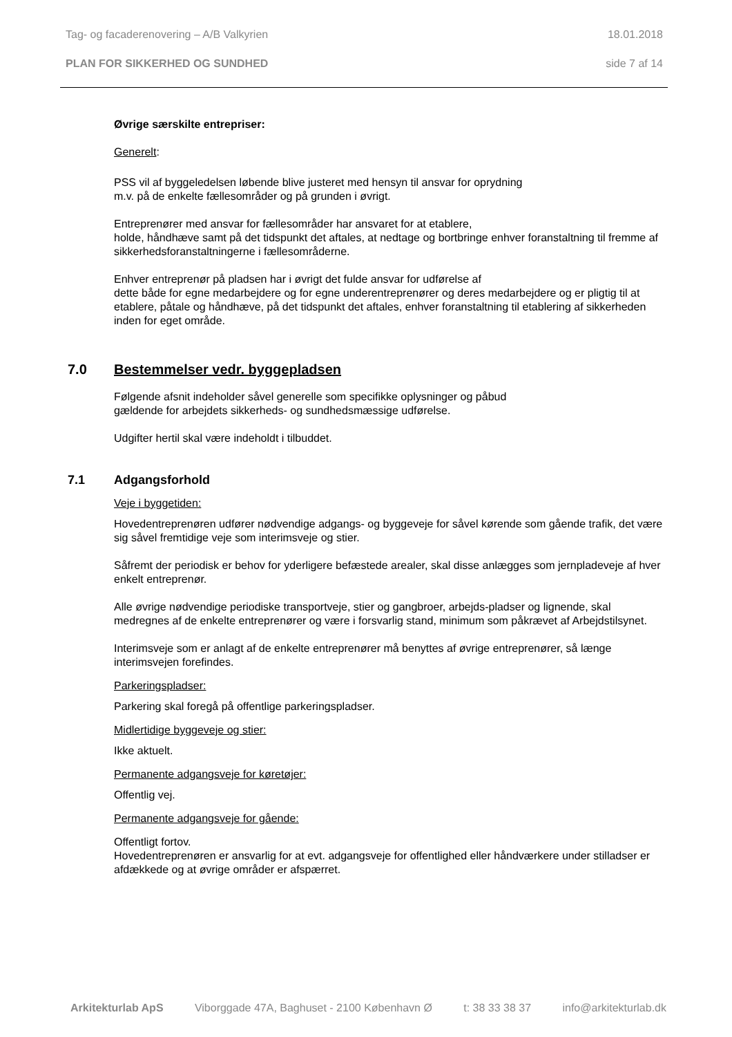Tag- og facaderenovering – A/B Valkyrien 18.01.2018
PLAN FOR SIKKERHED OG SUNDHED side 7 af 14
Øvrige særskilte entrepriser:
Generelt:
PSS vil af byggeledelsen løbende blive justeret med hensyn til ansvar for oprydning
m.v. på de enkelte fællesområder og på grunden i øvrigt.
Entreprenører med ansvar for fællesområder har ansvaret for at etablere,
holde, håndhæve samt på det tidspunkt det aftales, at nedtage og bortbringe enhver foranstaltning til fremme af sikkerhedsforanstaltningerne i fællesområderne.
Enhver entreprenør på pladsen har i øvrigt det fulde ansvar for udførelse af
dette både for egne medarbejdere og for egne underentreprenører og deres medarbejdere og er pligtig til at etablere, påtale og håndhæve, på det tidspunkt det aftales, enhver foranstaltning til etablering af sikkerheden inden for eget område.
7.0 Bestemmelser vedr. byggepladsen
Følgende afsnit indeholder såvel generelle som specifikke oplysninger og påbud
gældende for arbejdets sikkerheds- og sundhedsmæssige udførelse.
Udgifter hertil skal være indeholdt i tilbuddet.
7.1 Adgangsforhold
Veje i byggetiden:
Hovedentreprenøren udfører nødvendige adgangs- og byggeveje for såvel kørende som gående trafik, det være sig såvel fremtidige veje som interimsveje og stier.
Såfremt der periodisk er behov for yderligere befæstede arealer, skal disse anlægges som jernpladeveje af hver enkelt entreprenør.
Alle øvrige nødvendige periodiske transportveje, stier og gangbroer, arbejds-pladser og lignende, skal medregnes af de enkelte entreprenører og være i forsvarlig stand, minimum som påkrævet af Arbejdstilsynet.
Interimsveje som er anlagt af de enkelte entreprenører må benyttes af øvrige entreprenører, så længe interimsvejen forefindes.
Parkeringspladser:
Parkering skal foregå på offentlige parkeringspladser.
Midlertidige byggeveje og stier:
Ikke aktuelt.
Permanente adgangsveje for køretøjer:
Offentlig vej.
Permanente adgangsveje for gående:
Offentligt fortov.
Hovedentreprenøren er ansvarlig for at evt. adgangsveje for offentlighed eller håndværkere under stilladser er afdækkede og at øvrige områder er afspærret.
Arkitekturlab ApS Viborggade 47A, Baghuset - 2100 København Ø t: 38 33 38 37 info@arkitekturlab.dk